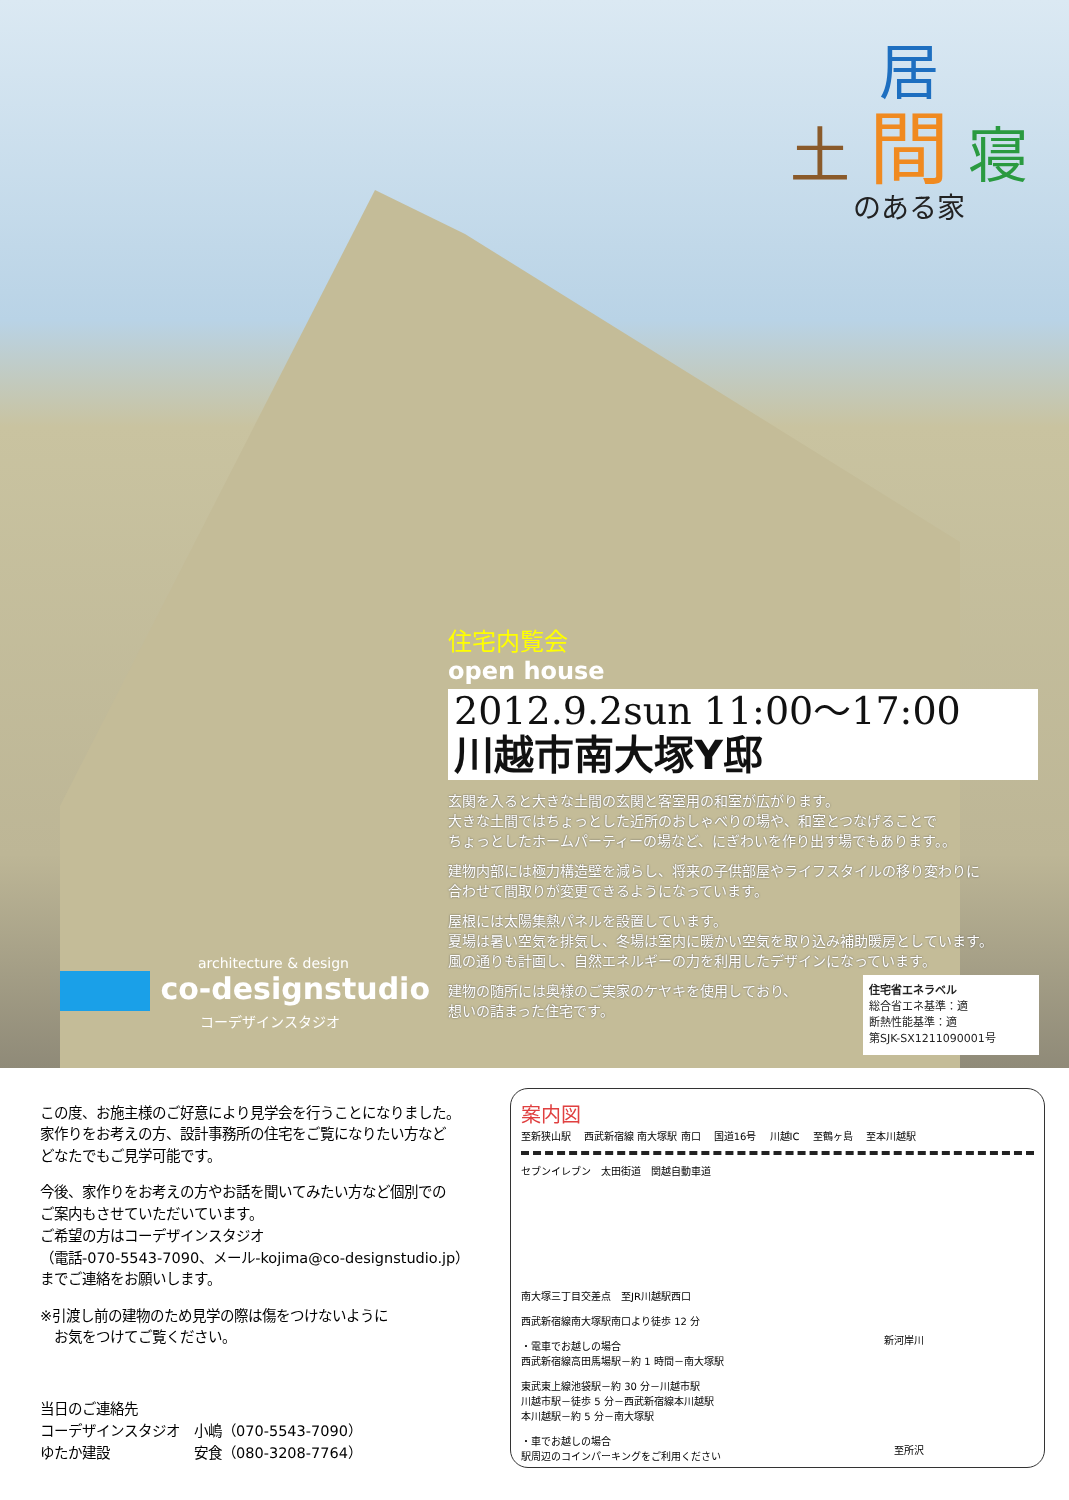居
土 間 寝
のある家
住宅内覧会
open house
2012.9.2sun 11:00～17:00
川越市南大塚Y邸
玄関を入ると大きな土間の玄関と客室用の和室が広がります。
大きな土間ではちょっとした近所のおしゃべりの場や、和室とつなげることで
ちょっとしたホームパーティーの場など、にぎわいを作り出す場でもあります。。
建物内部には極力構造壁を減らし、将来の子供部屋やライフスタイルの移り変わりに
合わせて間取りが変更できるようになっています。
屋根には太陽集熱パネルを設置しています。
夏場は暑い空気を排気し、冬場は室内に暖かい空気を取り込み補助暖房としています。
風の通りも計画し、自然エネルギーの力を利用したデザインになっています。
建物の随所には奥様のご実家のケヤキを使用しており、
想いの詰まった住宅です。
architecture & design
co-designstudio
コーデザインスタジオ
住宅省エネラベル
総合省エネ基準：適
断熱性能基準：適
第SJK-SX1211090001号
この度、お施主様のご好意により見学会を行うことになりました。
家作りをお考えの方、設計事務所の住宅をご覧になりたい方など
どなたでもご見学可能です。
今後、家作りをお考えの方やお話を聞いてみたい方など個別での
ご案内もさせていただいています。
ご希望の方はコーデザインスタジオ
（電話-070-5543-7090、メール-kojima@co-designstudio.jp）
までご連絡をお願いします。
※引渡し前の建物のため見学の際は傷をつけないように
　お気をつけてご覧ください。
当日のご連絡先
コーデザインスタジオ　小嶋（070-5543-7090）
ゆたか建設　　　　　　安食（080-3208-7764）
案内図
至新狭山駅 　西武新宿線 南大塚駅 南口 　国道16号 　川越IC 　至鶴ヶ島 　至本川越駅
セブンイレブン　太田街道　関越自動車道
南大塚三丁目交差点　至JR川越駅西口
西武新宿線南大塚駅南口より徒歩 12 分
・電車でお越しの場合
西武新宿線高田馬場駅－約 1 時間－南大塚駅
東武東上線池袋駅－約 30 分－川越市駅
川越市駅－徒歩 5 分－西武新宿線本川越駅
本川越駅－約 5 分－南大塚駅
・車でお越しの場合
駅周辺のコインパーキングをご利用ください
新河岸川
至所沢